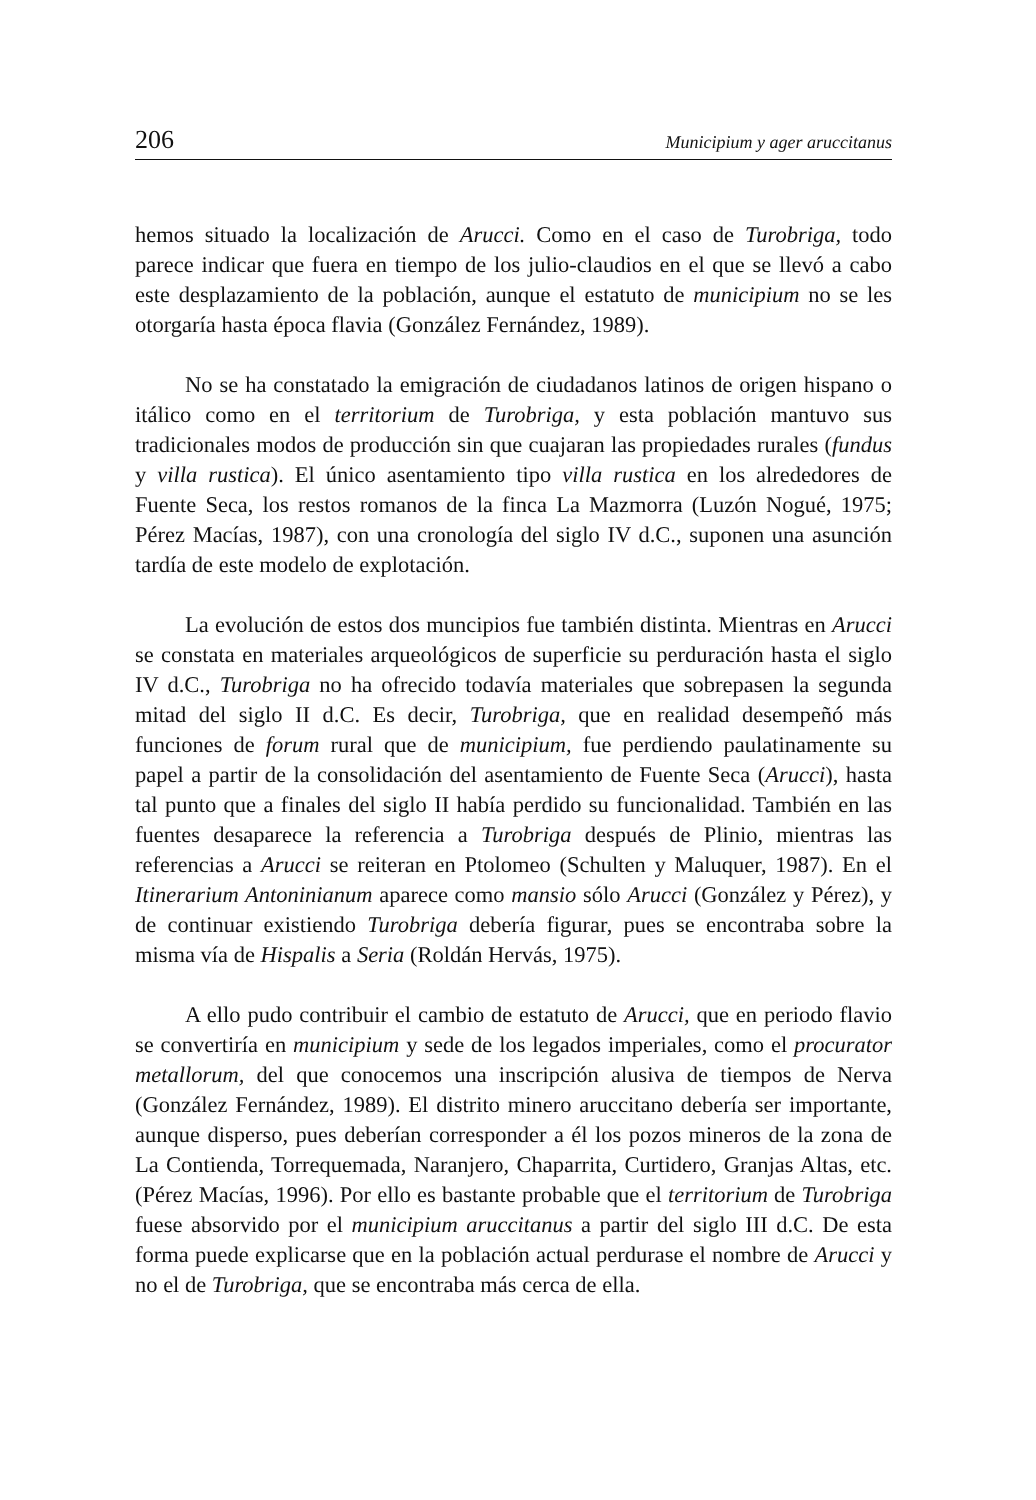206 Municipium y ager aruccitanus
hemos situado la localización de Arucci. Como en el caso de Turobriga, todo parece indicar que fuera en tiempo de los julio-claudios en el que se llevó a cabo este desplazamiento de la población, aunque el estatuto de municipium no se les otorgaría hasta época flavia (González Fernández, 1989).
No se ha constatado la emigración de ciudadanos latinos de origen hispano o itálico como en el territorium de Turobriga, y esta población mantuvo sus tradicionales modos de producción sin que cuajaran las propiedades rurales (fundus y villa rustica). El único asentamiento tipo villa rustica en los alrededores de Fuente Seca, los restos romanos de la finca La Mazmorra (Luzón Nogué, 1975; Pérez Macías, 1987), con una cronología del siglo IV d.C., suponen una asunción tardía de este modelo de explotación.
La evolución de estos dos muncipios fue también distinta. Mientras en Arucci se constata en materiales arqueológicos de superficie su perduración hasta el siglo IV d.C., Turobriga no ha ofrecido todavía materiales que sobrepasen la segunda mitad del siglo II d.C. Es decir, Turobriga, que en realidad desempeñó más funciones de forum rural que de municipium, fue perdiendo paulatinamente su papel a partir de la consolidación del asentamiento de Fuente Seca (Arucci), hasta tal punto que a finales del siglo II había perdido su funcionalidad. También en las fuentes desaparece la referencia a Turobriga después de Plinio, mientras las referencias a Arucci se reiteran en Ptolomeo (Schulten y Maluquer, 1987). En el Itinerarium Antoninianum aparece como mansio sólo Arucci (González y Pérez), y de continuar existiendo Turobriga debería figurar, pues se encontraba sobre la misma vía de Hispalis a Seria (Roldán Hervás, 1975).
A ello pudo contribuir el cambio de estatuto de Arucci, que en periodo flavio se convertiría en municipium y sede de los legados imperiales, como el procurator metallorum, del que conocemos una inscripción alusiva de tiempos de Nerva (González Fernández, 1989). El distrito minero aruccitano debería ser importante, aunque disperso, pues deberían corresponder a él los pozos mineros de la zona de La Contienda, Torrequemada, Naranjero, Chaparrita, Curtidero, Granjas Altas, etc. (Pérez Macías, 1996). Por ello es bastante probable que el territorium de Turobriga fuese absorvido por el municipium aruccitanus a partir del siglo III d.C. De esta forma puede explicarse que en la población actual perdurase el nombre de Arucci y no el de Turobriga, que se encontraba más cerca de ella.